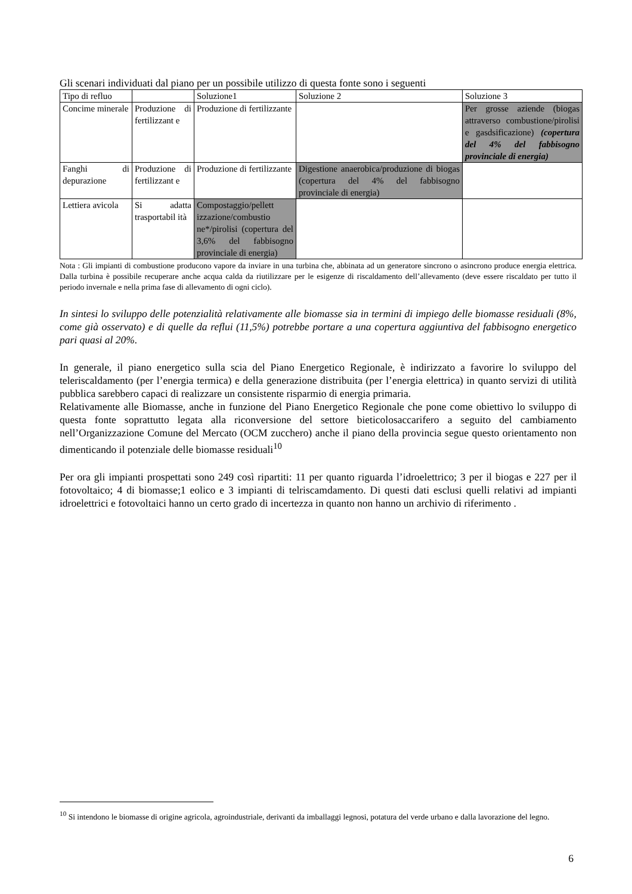Gli scenari individuati dal piano per un possibile utilizzo di questa fonte sono i seguenti
| Tipo di refluo | | Soluzione1 | Soluzione 2 | Soluzione 3 |
| Concime minerale | Produzione di fertilizzant e | Produzione di fertilizzante | | Per grosse aziende (biogas attraverso combustione/pirolisi e gasdsificazione) (copertura del 4% del fabbisogno provinciale di energia) |
| Fanghi di depurazione | Produzione di fertilizzant e | Produzione di fertilizzante | Digestione anaerobica/produzione di biogas (copertura del 4% del fabbisogno provinciale di energia) | |
| Lettiera avicola | Si adatta trasportabil ità | Compostaggio/pellett izzazione/combustio ne*/pirolisi (copertura del 3,6% del fabbisogno provinciale di energia) | | |
Nota : Gli impianti di combustione producono vapore da inviare in una turbina che, abbinata ad un generatore sincrono o asincrono produce energia elettrica. Dalla turbina è possibile recuperare anche acqua calda da riutilizzare per le esigenze di riscaldamento dell’allevamento (deve essere riscaldato per tutto il periodo invernale e nella prima fase di allevamento di ogni ciclo).
In sintesi lo sviluppo delle potenzialità relativamente alle biomasse sia in termini di impiego delle biomasse residuali (8%, come già osservato) e di quelle da reflui (11,5%) potrebbe portare a una copertura aggiuntiva del fabbisogno energetico pari quasi al 20%.
In generale, il piano energetico sulla scia del Piano Energetico Regionale, è indirizzato a favorire lo sviluppo del teleriscaldamento (per l’energia termica) e della generazione distribuita (per l’energia elettrica) in quanto servizi di utilità pubblica sarebbero capaci di realizzare un consistente risparmio di energia primaria.
Relativamente alle Biomasse, anche in funzione del Piano Energetico Regionale che pone come obiettivo lo sviluppo di questa fonte soprattutto legata alla riconversione del settore bieticolosaccarifero a seguito del cambiamento nell’Organizzazione Comune del Mercato (OCM zucchero) anche il piano della provincia segue questo orientamento non dimenticando il potenziale delle biomasse residuali<sup>10</sup>
Per ora gli impianti prospettati sono 249 così ripartiti: 11 per quanto riguarda l’idroelettrico; 3 per il biogas e 227 per il fotovoltaico; 4 di biomasse;1 eolico e 3 impianti di telriscamdamento. Di questi dati esclusi quelli relativi ad impianti idroelettrici e fotovoltaici hanno un certo grado di incertezza in quanto non hanno un archivio di riferimento .
<sup>10</sup> Si intendono le biomasse di origine agricola, agroindustriale, derivanti da imballaggi legnosi, potatura del verde urbano e dalla lavorazione del legno.
6